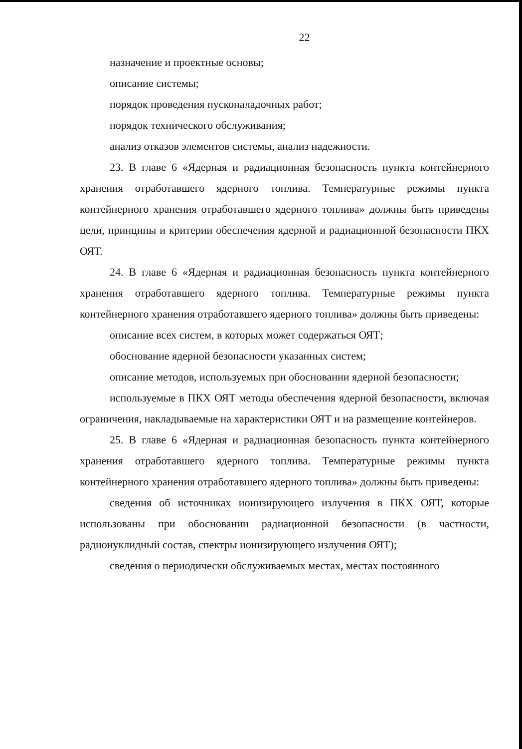22
назначение и проектные основы;
описание системы;
порядок проведения пусконаладочных работ;
порядок технического обслуживания;
анализ отказов элементов системы, анализ надежности.
23. В главе 6 «Ядерная и радиационная безопасность пункта контейнерного хранения отработавшего ядерного топлива. Температурные режимы пункта контейнерного хранения отработавшего ядерного топлива» должны быть приведены цели, принципы и критерии обеспечения ядерной и радиационной безопасности ПКХ ОЯТ.
24. В главе 6 «Ядерная и радиационная безопасность пункта контейнерного хранения отработавшего ядерного топлива. Температурные режимы пункта контейнерного хранения отработавшего ядерного топлива» должны быть приведены:
описание всех систем, в которых может содержаться ОЯТ;
обоснование ядерной безопасности указанных систем;
описание методов, используемых при обосновании ядерной безопасности;
используемые в ПКХ ОЯТ методы обеспечения ядерной безопасности, включая ограничения, накладываемые на характеристики ОЯТ и на размещение контейнеров.
25. В главе 6 «Ядерная и радиационная безопасность пункта контейнерного хранения отработавшего ядерного топлива. Температурные режимы пункта контейнерного хранения отработавшего ядерного топлива» должны быть приведены:
сведения об источниках ионизирующего излучения в ПКХ ОЯТ, которые использованы при обосновании радиационной безопасности (в частности, радионуклидный состав, спектры ионизирующего излучения ОЯТ);
сведения о периодически обслуживаемых местах, местах постоянного